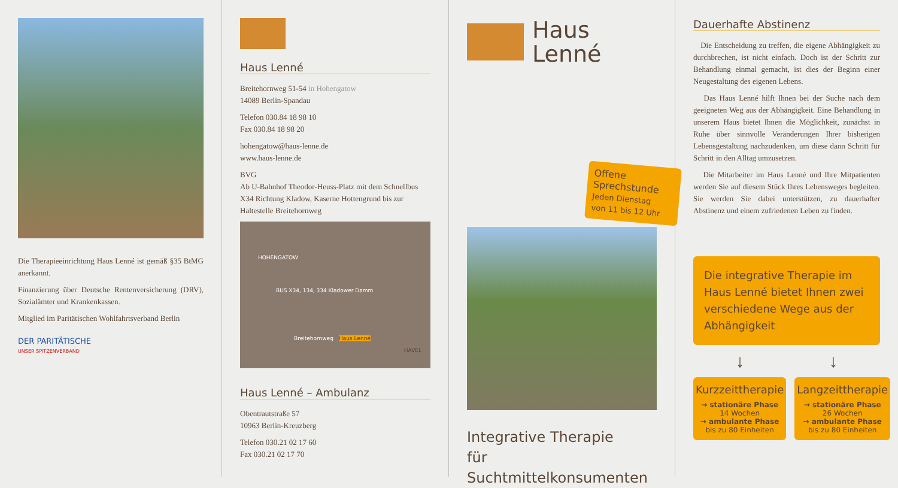Die Therapieeinrichtung Haus Lenné ist gemäß §35 BtMG anerkannt.
Finanzierung über Deutsche Rentenversicherung (DRV), Sozialämter und Krankenkassen.
Mitglied im Paritätischen Wohlfahrtsverband Berlin
DER PARITÄTISCHE
UNSER SPITZENVERBAND
Haus Lenné
Breitehornweg 51-54 in Hohengatow
14089 Berlin-Spandau
Telefon 030.84 18 98 10
Fax 030.84 18 98 20
hohengatow@haus-lenne.de
www.haus-lenne.de
BVG
Ab U-Bahnhof Theodor-Heuss-Platz mit dem Schnellbus X34 Richtung Kladow, Kaserne Hottengrund bis zur Haltestelle Breitehornweg
HOHENGATOW
BUS X34, 134, 334 Kladower Damm
Breitehornweg Haus Lenné
HAVEL
Haus Lenné – Ambulanz
Obentrautstraße 57
10963 Berlin-Kreuzberg
Telefon 030.21 02 17 60
Fax 030.21 02 17 70
Haus
Lenné
Offene Sprechstunde
Jeden Dienstag
von 11 bis 12 Uhr
Integrative Therapie
für Suchtmittelkonsumenten
Dauerhafte Abstinenz
Die Entscheidung zu treffen, die eigene Abhängigkeit zu durchbrechen, ist nicht einfach. Doch ist der Schritt zur Behandlung einmal gemacht, ist dies der Beginn einer Neugestaltung des eigenen Lebens.
Das Haus Lenné hilft Ihnen bei der Suche nach dem geeigneten Weg aus der Abhängigkeit. Eine Behandlung in unserem Haus bietet Ihnen die Möglichkeit, zunächst in Ruhe über sinnvolle Veränderungen Ihrer bisherigen Lebensgestaltung nachzudenken, um diese dann Schritt für Schritt in den Alltag umzusetzen.
Die Mitarbeiter im Haus Lenné und Ihre Mitpatienten werden Sie auf diesem Stück Ihres Lebensweges begleiten. Sie werden Sie dabei unterstützen, zu dauerhafter Abstinenz und einem zufriedenen Leben zu finden.
Die integrative Therapie im Haus Lenné bietet Ihnen zwei verschiedene Wege aus der Abhängigkeit
↓ ↓
Kurzzeittherapie
→ stationäre Phase
14 Wochen
→ ambulante Phase
bis zu 80 Einheiten
Langzeittherapie
→ stationäre Phase
26 Wochen
→ ambulante Phase
bis zu 80 Einheiten